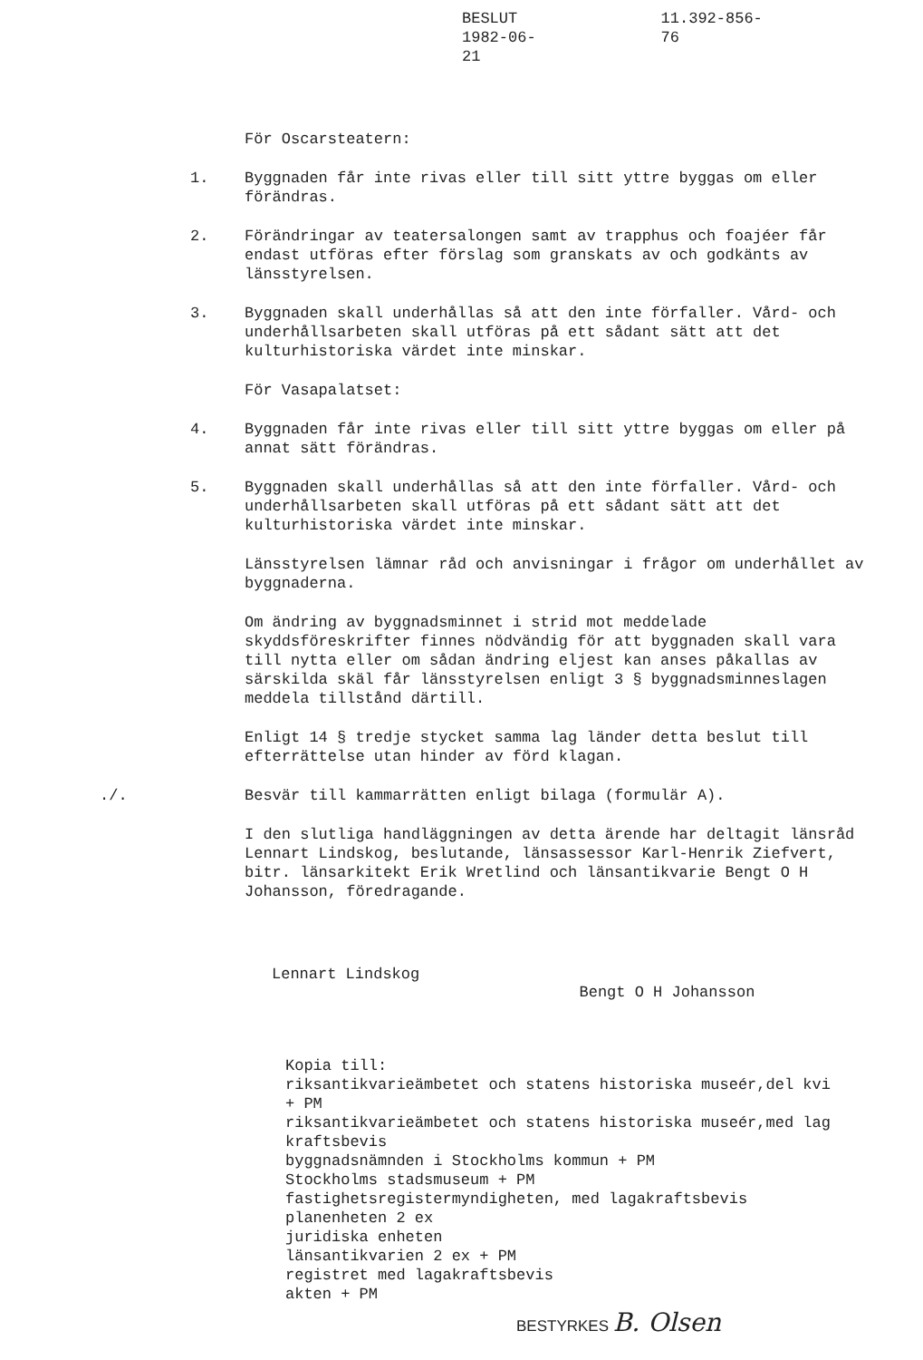BESLUT
1982-06-21
11.392-856-76
För Oscarsteatern:
1. Byggnaden får inte rivas eller till sitt yttre byggas om eller förändras.
2. Förändringar av teatersalongen samt av trapphus och foajéer får endast utföras efter förslag som granskats av och godkänts av länsstyrelsen.
3. Byggnaden skall underhållas så att den inte förfaller. Vård- och underhållsarbeten skall utföras på ett sådant sätt att det kulturhistoriska värdet inte minskar.
För Vasapalatset:
4. Byggnaden får inte rivas eller till sitt yttre byggas om eller på annat sätt förändras.
5. Byggnaden skall underhållas så att den inte förfaller. Vård- och underhållsarbeten skall utföras på ett sådant sätt att det kulturhistoriska värdet inte minskar.
Länsstyrelsen lämnar råd och anvisningar i frågor om underhållet av byggnaderna.
Om ändring av byggnadsminnet i strid mot meddelade skyddsföreskrifter finnes nödvändig för att byggnaden skall vara till nytta eller om sådan ändring eljest kan anses påkallas av särskilda skäl får länsstyrelsen enligt 3 § byggnadsminneslagen meddela tillstånd därtill.
Enligt 14 § tredje stycket samma lag länder detta beslut till efterrättelse utan hinder av förd klagan.
./. Besvär till kammarrätten enligt bilaga (formulär A).
I den slutliga handläggningen av detta ärende har deltagit länsråd Lennart Lindskog, beslutande, länsassessor Karl-Henrik Ziefvert, bitr. länsarkitekt Erik Wretlind och länsantikvarie Bengt O H Johansson, föredragande.
Lennart Lindskog
Bengt O H Johansson
Kopia till:
riksantikvarieämbetet och statens historiska museér,del kvi
+ PM
riksantikvarieämbetet och statens historiska museér,med lag
kraftsbevis
byggnadsnämnden i Stockholms kommun + PM
Stockholms stadsmuseum + PM
fastighetsregistermyndigheten, med lagakraftsbevis
planenheten 2 ex
juridiska enheten
länsantikvarien 2 ex + PM
registret med lagakraftsbevis
akten + PM
BESTYRKES B. Olsen